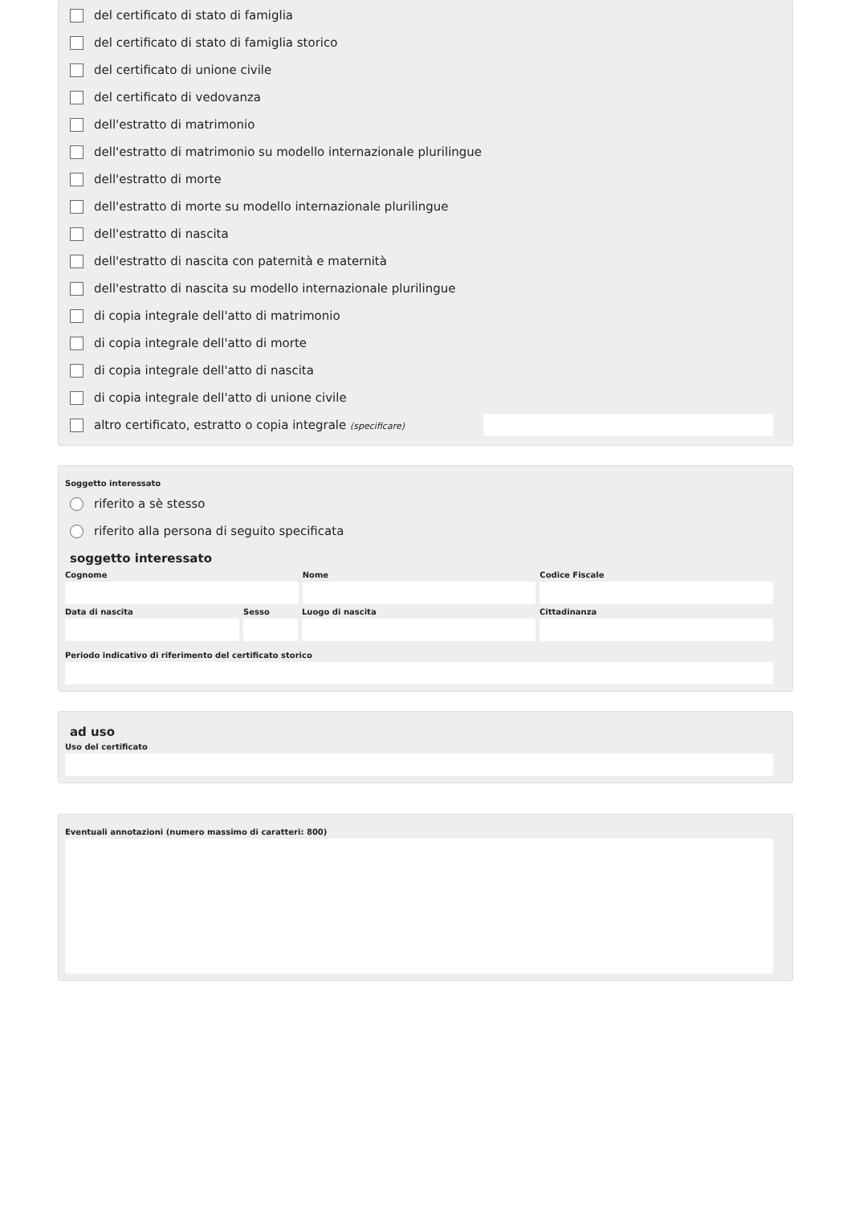del certificato di stato di famiglia
del certificato di stato di famiglia storico
del certificato di unione civile
del certificato di vedovanza
dell'estratto di matrimonio
dell'estratto di matrimonio su modello internazionale plurilingue
dell'estratto di morte
dell'estratto di morte su modello internazionale plurilingue
dell'estratto di nascita
dell'estratto di nascita con paternità e maternità
dell'estratto di nascita su modello internazionale plurilingue
di copia integrale dell'atto di matrimonio
di copia integrale dell'atto di morte
di copia integrale dell'atto di nascita
di copia integrale dell'atto di unione civile
altro certificato, estratto o copia integrale (specificare)
Soggetto interessato
riferito a sè stesso
riferito alla persona di seguito specificata
soggetto interessato
Cognome Nome Codice Fiscale
Data di nascita Sesso Luogo di nascita Cittadinanza
Periodo indicativo di riferimento del certificato storico
ad uso
Uso del certificato
Eventuali annotazioni (numero massimo di caratteri: 800)